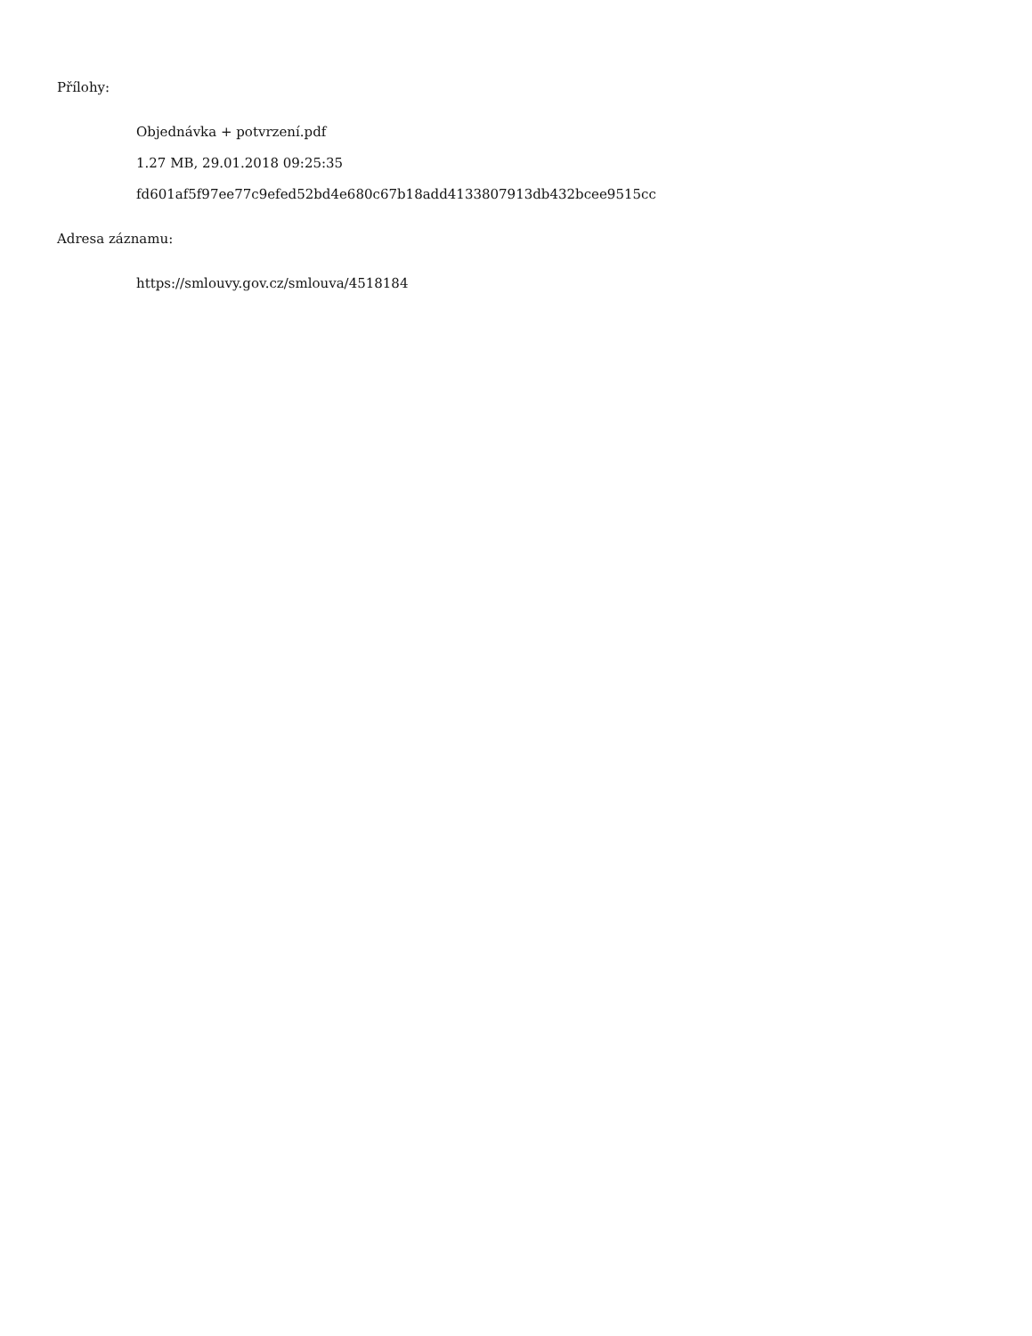Přílohy:
Objednávka + potvrzení.pdf
1.27 MB, 29.01.2018 09:25:35
fd601af5f97ee77c9efed52bd4e680c67b18add4133807913db432bcee9515cc
Adresa záznamu:
https://smlouvy.gov.cz/smlouva/4518184